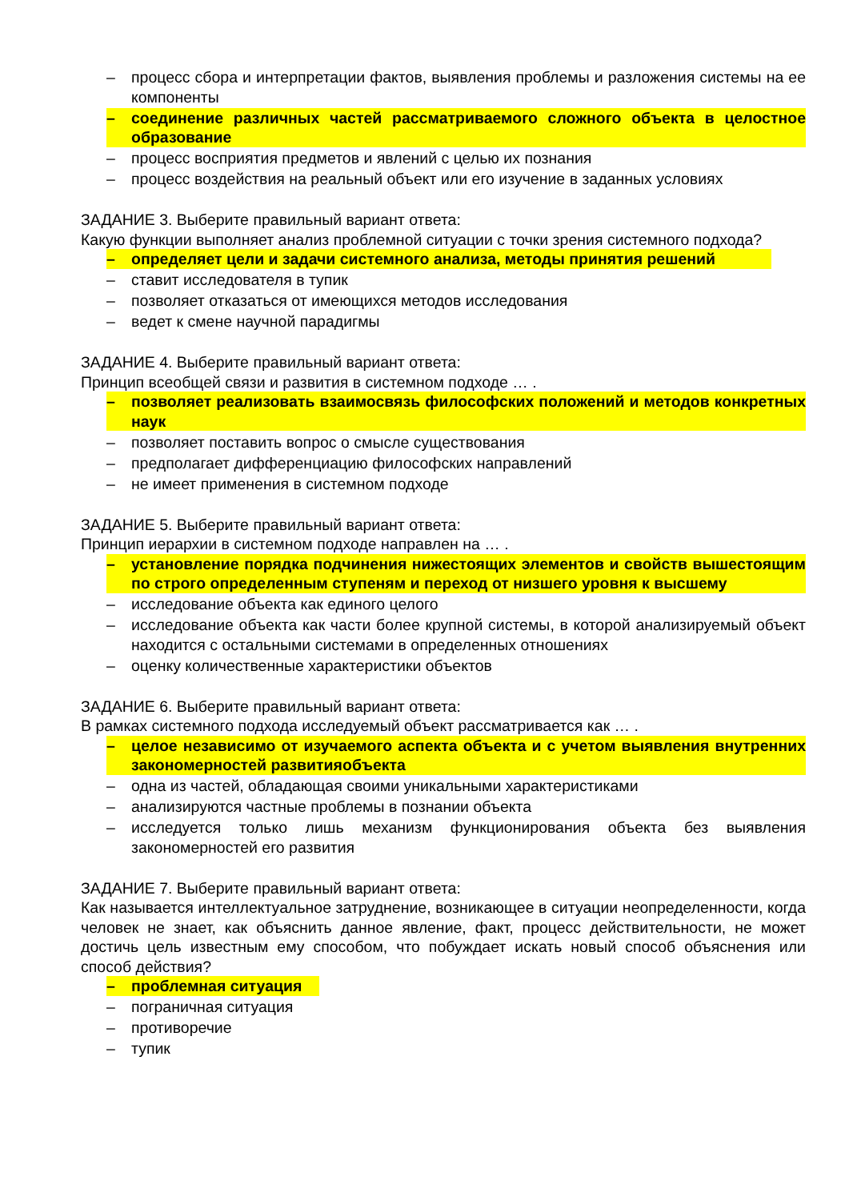– процесс сбора и интерпретации фактов, выявления проблемы и разложения системы на ее компоненты
– соединение различных частей рассматриваемого сложного объекта в целостное образование
– процесс восприятия предметов и явлений с целью их познания
– процесс воздействия на реальный объект или его изучение в заданных условиях
ЗАДАНИЕ 3. Выберите правильный вариант ответа:
Какую функции выполняет анализ проблемной ситуации с точки зрения системного подхода?
– определяет цели и задачи системного анализа, методы принятия решений
– ставит исследователя в тупик
– позволяет отказаться от имеющихся методов исследования
– ведет к смене научной парадигмы
ЗАДАНИЕ 4. Выберите правильный вариант ответа:
Принцип всеобщей связи и развития в системном подходе … .
– позволяет реализовать взаимосвязь философских положений и методов конкретных наук
– позволяет поставить вопрос о смысле существования
– предполагает дифференциацию философских направлений
– не имеет применения в системном подходе
ЗАДАНИЕ 5. Выберите правильный вариант ответа:
Принцип иерархии в системном подходе направлен на … .
– установление порядка подчинения нижестоящих элементов и свойств вышестоящим по строго определенным ступеням и переход от низшего уровня к высшему
– исследование объекта как единого целого
– исследование объекта как части более крупной системы, в которой анализируемый объект находится с остальными системами в определенных отношениях
– оценку количественные характеристики объектов
ЗАДАНИЕ 6. Выберите правильный вариант ответа:
В рамках системного подхода исследуемый объект рассматривается как … .
– целое независимо от изучаемого аспекта объекта и с учетом выявления внутренних закономерностей развитияобъекта
– одна из частей, обладающая своими уникальными характеристиками
– анализируются частные проблемы в познании объекта
– исследуется только лишь механизм функционирования объекта без выявления закономерностей его развития
ЗАДАНИЕ 7. Выберите правильный вариант ответа:
Как называется интеллектуальное затруднение, возникающее в ситуации неопределенности, когда человек не знает, как объяснить данное явление, факт, процесс действительности, не может достичь цель известным ему способом, что побуждает искать новый способ объяснения или способ действия?
– проблемная ситуация
– пограничная ситуация
– противоречие
– тупик